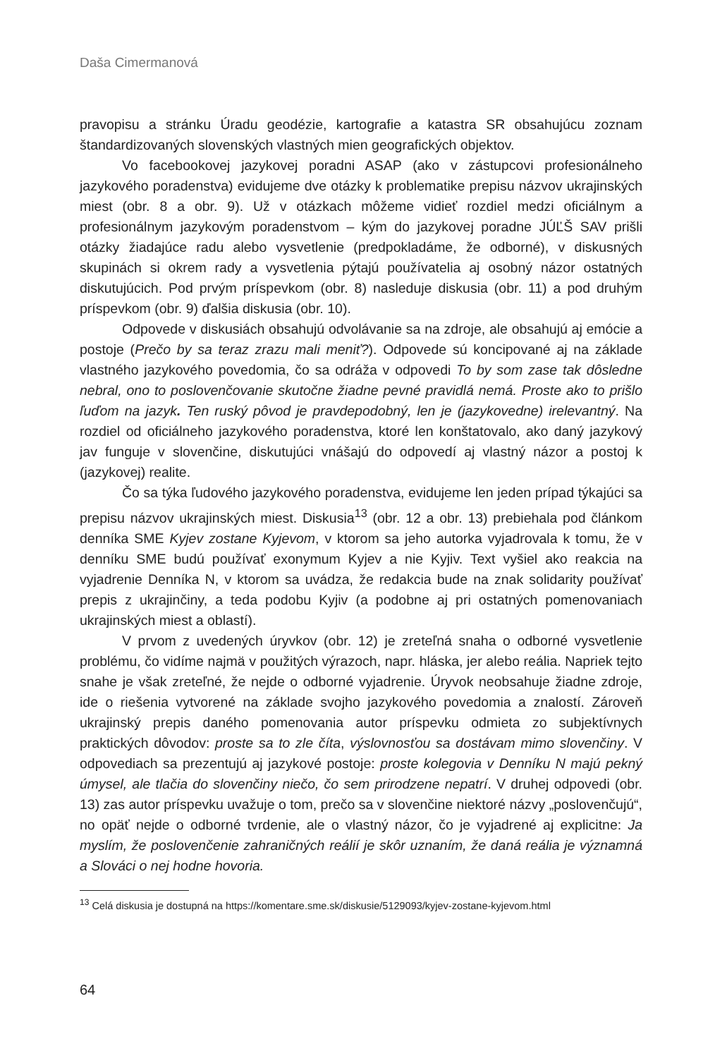Daša Cimermanová
pravopisu a stránku Úradu geodézie, kartografie a katastra SR obsahujúcu zoznam štandardizovaných slovenských vlastných mien geografických objektov.
Vo facebookovej jazykovej poradni ASAP (ako v zástupcovi profesionálneho jazykového poradenstva) evidujeme dve otázky k problematike prepisu názvov ukrajinských miest (obr. 8 a obr. 9). Už v otázkach môžeme vidieť rozdiel medzi oficiálnym a profesionálnym jazykovým poradenstvom – kým do jazykovej poradne JÚĽŠ SAV prišli otázky žiadajúce radu alebo vysvetlenie (predpokladáme, že odborné), v diskusných skupinách si okrem rady a vysvetlenia pýtajú používatelia aj osobný názor ostatných diskutujúcich. Pod prvým príspevkom (obr. 8) nasleduje diskusia (obr. 11) a pod druhým príspevkom (obr. 9) ďalšia diskusia (obr. 10).
Odpovede v diskusiách obsahujú odvolávanie sa na zdroje, ale obsahujú aj emócie a postoje (Prečo by sa teraz zrazu mali meniť?). Odpovede sú koncipované aj na základe vlastného jazykového povedomia, čo sa odráža v odpovedi To by som zase tak dôsledne nebral, ono to poslovenčovanie skutočne žiadne pevné pravidlá nemá. Proste ako to prišlo ľuďom na jazyk. Ten ruský pôvod je pravdepodobný, len je (jazykovedne) irelevantný. Na rozdiel od oficiálneho jazykového poradenstva, ktoré len konštatovalo, ako daný jazykový jav funguje v slovenčine, diskutujúci vnášajú do odpovedí aj vlastný názor a postoj k (jazykovej) realite.
Čo sa týka ľudového jazykového poradenstva, evidujeme len jeden prípad týkajúci sa prepisu názvov ukrajinských miest. Diskusia<sup>13</sup> (obr. 12 a obr. 13) prebiehala pod článkom denníka SME Kyjev zostane Kyjevom, v ktorom sa jeho autorka vyjadrovala k tomu, že v denníku SME budú používať exonymum Kyjev a nie Kyjiv. Text vyšiel ako reakcia na vyjadrenie Denníka N, v ktorom sa uvádza, že redakcia bude na znak solidarity používať prepis z ukrajinčiny, a teda podobu Kyjiv (a podobne aj pri ostatných pomenovaniach ukrajinských miest a oblastí).
V prvom z uvedených úryvkov (obr. 12) je zreteľná snaha o odborné vysvetlenie problému, čo vidíme najmä v použitých výrazoch, napr. hláska, jer alebo reália. Napriek tejto snahe je však zreteľné, že nejde o odborné vyjadrenie. Úryvok neobsahuje žiadne zdroje, ide o riešenia vytvorené na základe svojho jazykového povedomia a znalostí. Zároveň ukrajinský prepis daného pomenovania autor príspevku odmieta zo subjektívnych praktických dôvodov: proste sa to zle číta, výslovnosťou sa dostávam mimo slovenčiny. V odpovediach sa prezentujú aj jazykové postoje: proste kolegovia v Denníku N majú pekný úmysel, ale tlačia do slovenčiny niečo, čo sem prirodzene nepatrí. V druhej odpovedi (obr. 13) zas autor príspevku uvažuje o tom, prečo sa v slovenčine niektoré názvy „poslovenčujú“, no opäť nejde o odborné tvrdenie, ale o vlastný názor, čo je vyjadrené aj explicitne: Ja myslím, že poslovenčenie zahraničných reálií je skôr uznaním, že daná reália je významná a Slováci o nej hodne hovoria.
<sup>13</sup> Celá diskusia je dostupná na https://komentare.sme.sk/diskusie/5129093/kyjev-zostane-kyjevom.html
64